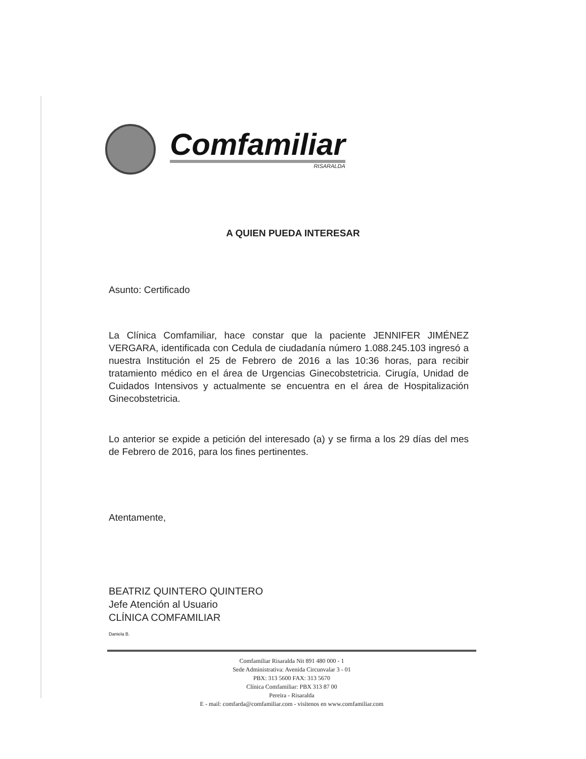Comfamiliar
RISARALDA
A QUIEN PUEDA INTERESAR
Asunto: Certificado
La Clínica Comfamiliar, hace constar que la paciente JENNIFER JIMÉNEZ VERGARA, identificada con Cedula de ciudadanía número 1.088.245.103 ingresó a nuestra Institución el 25 de Febrero de 2016 a las 10:36 horas, para recibir tratamiento médico en el área de Urgencias Ginecobstetricia. Cirugía, Unidad de Cuidados Intensivos y actualmente se encuentra en el área de Hospitalización Ginecobstetricia.
Lo anterior se expide a petición del interesado (a) y se firma a los 29 días del mes de Febrero de 2016, para los fines pertinentes.
Atentamente,
BEATRIZ QUINTERO QUINTERO
Jefe Atención al Usuario
CLÍNICA COMFAMILIAR
Daniela B.
Comfamiliar Risaralda Nit 891 480 000 - 1
Sede Administrativa: Avenida Circunvalar 3 - 01
PBX: 313 5600 FAX: 313 5670
Clínica Comfamiliar: PBX 313 87 00
Pereira - Risaralda
E - mail: comfarda@comfamiliar.com - visítenos en www.comfamiliar.com